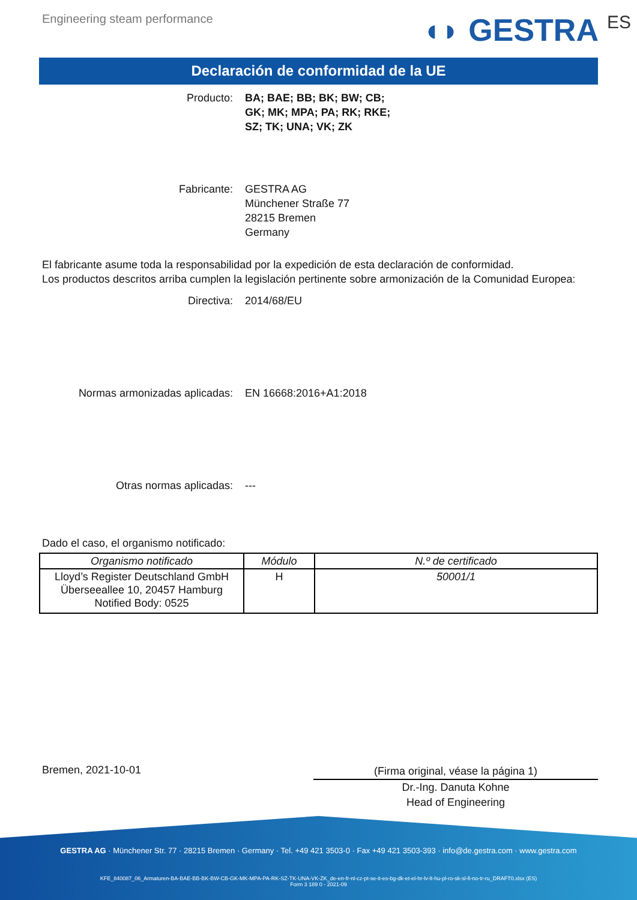Engineering steam performance
◖◗ GESTRA ES
Declaración de conformidad de la UE
Producto: BA; BAE; BB; BK; BW; CB;
GK; MK; MPA; PA; RK; RKE;
SZ; TK; UNA; VK; ZK
Fabricante: GESTRA AG
Münchener Straße 77
28215 Bremen
Germany
El fabricante asume toda la responsabilidad por la expedición de esta declaración de conformidad.
Los productos descritos arriba cumplen la legislación pertinente sobre armonización de la Comunidad Europea:
Directiva: 2014/68/EU
Normas armonizadas aplicadas: EN 16668:2016+A1:2018
Otras normas aplicadas: ---
Dado el caso, el organismo notificado:
| Organismo notificado | Módulo | N.º de certificado |
| --- | --- | --- |
| Lloyd’s Register Deutschland GmbH Überseeallee 10, 20457 Hamburg Notified Body: 0525 | H | 50001/1 |
Bremen, 2021-10-01
(Firma original, véase la página 1)
Dr.-Ing. Danuta Kohne
Head of Engineering
GESTRA AG · Münchener Str. 77 · 28215 Bremen · Germany · Tel. +49 421 3503-0 · Fax +49 421 3503-393 · info@de.gestra.com · www.gestra.com
KFE_840087_06_Armaturen-BA-BAE-BB-BK-BW-CB-GK-MK-MPA-PA-RK-SZ-TK-UNA-VK-ZK_de-en-fr-nl-cz-pt-se-it-es-bg-dk-et-el-hr-lv-lt-hu-pl-ro-sk-sl-fi-no-tr-ru_DRAFT0.xlsx (ES)
Form 3 189 0 - 2021-09